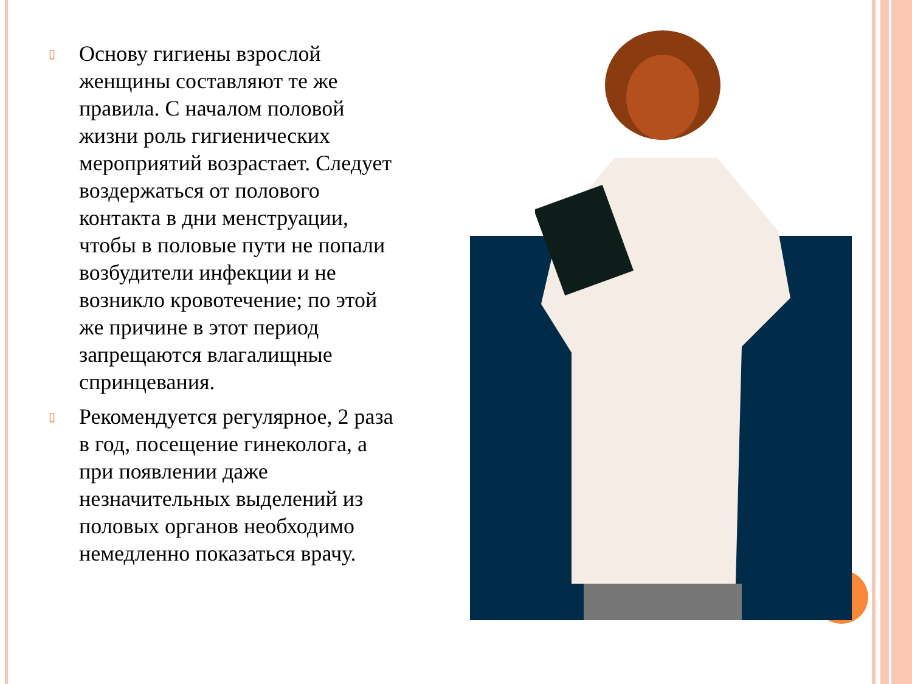▯
Основу гигиены взрослой женщины составляют те же правила. С началом половой жизни роль гигиенических мероприятий возрастает. Следует воздержаться от полового контакта в дни менструации, чтобы в половые пути не попали возбудители инфекции и не возникло кровотечение; по этой же причине в этот период запрещаются влагалищные спринцевания.
▯
Рекомендуется регулярное, 2 раза в год, посещение гинеколога, а при появлении даже незначительных выделений из половых органов необходимо немедленно показаться врачу.